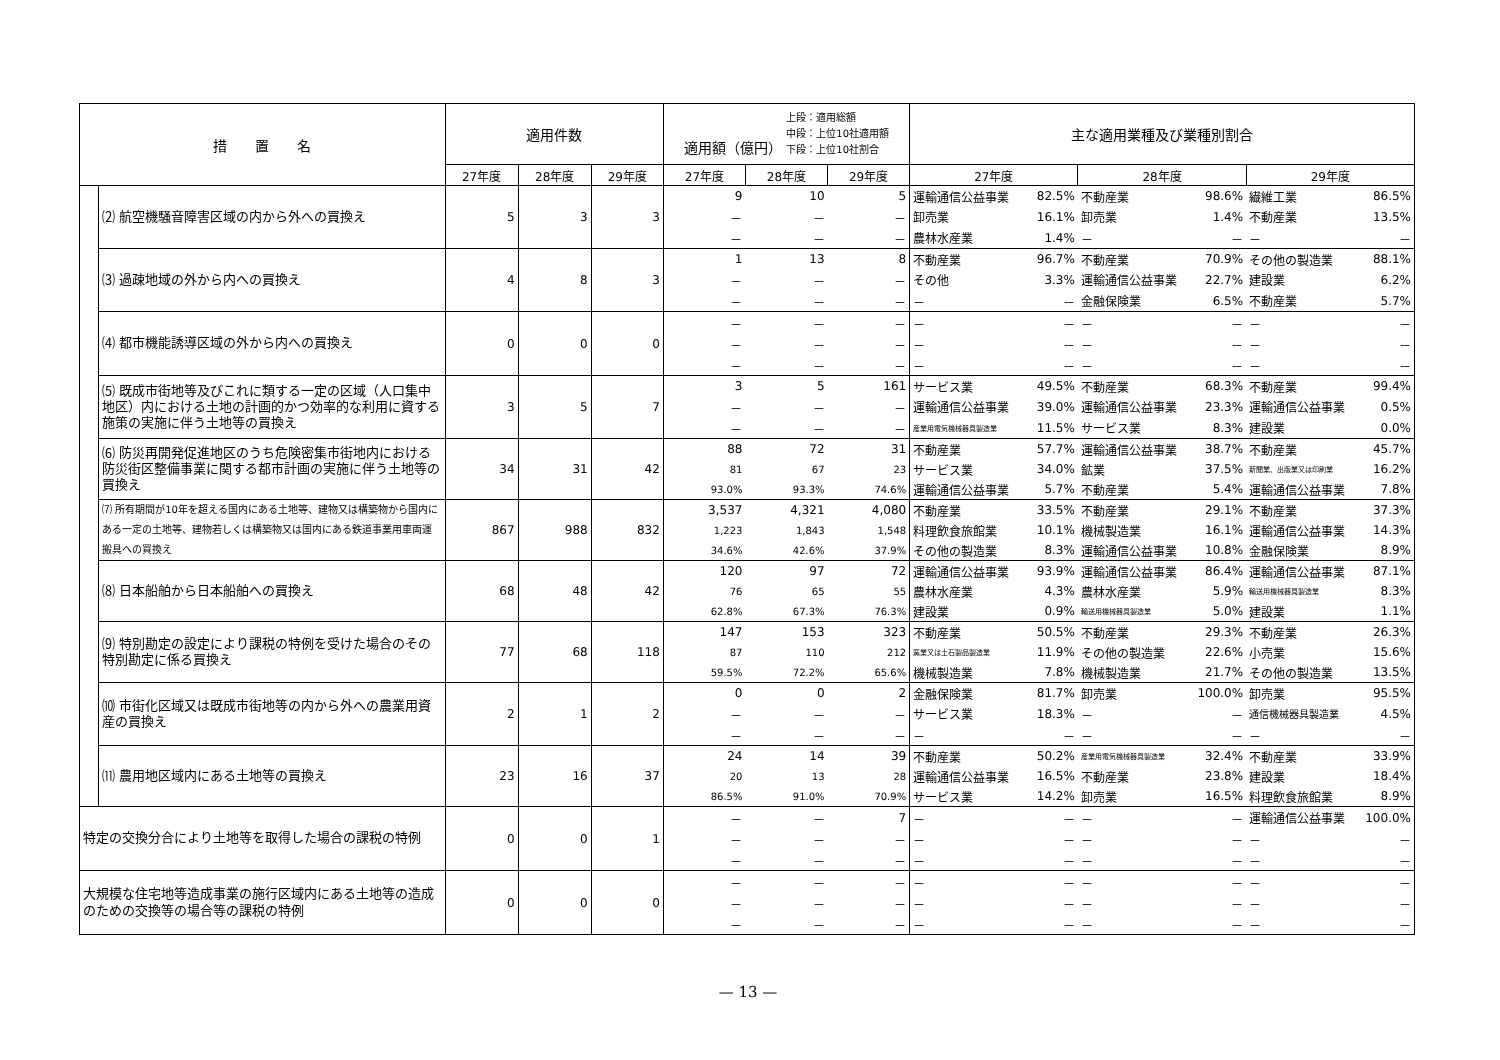| 措 置 名 | | 適用件数 | | | 適用額（億円） 上段：適用総額 中段：上位10社適用額 下段：上位10社割合 | | | 主な適用業種及び業種別割合 | | | | | |
| --- | --- | --- | --- | --- | --- | --- | --- | --- | --- | --- | --- | --- | --- |
| | | 27年度 | 28年度 | 29年度 | 27年度 | 28年度 | 29年度 | 27年度 | | 28年度 | | 29年度 | |
| | ⑵ 航空機騒音障害区域の内から外への買換え | 5 | 3 | 3 | 9 | 10 | 5 | 運輸通信公益事業 | 82.5% | 不動産業 | 98.6% | 繊維工業 | 86.5% |
| | | | | | － | － | － | 卸売業 | 16.1% | 卸売業 | 1.4% | 不動産業 | 13.5% |
| | | | | | － | － | － | 農林水産業 | 1.4% | － | － | － | － |
| | ⑶ 過疎地域の外から内への買換え | 4 | 8 | 3 | 1 | 13 | 8 | 不動産業 | 96.7% | 不動産業 | 70.9% | その他の製造業 | 88.1% |
| | | | | | － | － | － | その他 | 3.3% | 運輸通信公益事業 | 22.7% | 建設業 | 6.2% |
| | | | | | － | － | － | － | － | 金融保険業 | 6.5% | 不動産業 | 5.7% |
| | ⑷ 都市機能誘導区域の外から内への買換え | 0 | 0 | 0 | － | － | － | － | － | － | － | － | － |
| | | | | | － | － | － | － | － | － | － | － | － |
| | | | | | － | － | － | － | － | － | － | － | － |
| | ⑸ 既成市街地等及びこれに類する一定の区域（人口集中地区）内における土地の計画的かつ効率的な利用に資する施策の実施に伴う土地等の買換え | 3 | 5 | 7 | 3 | 5 | 161 | サービス業 | 49.5% | 不動産業 | 68.3% | 不動産業 | 99.4% |
| | | | | | － | － | － | 運輸通信公益事業 | 39.0% | 運輸通信公益事業 | 23.3% | 運輸通信公益事業 | 0.5% |
| | | | | | － | － | － | 産業用電気機械器具製造業 | 11.5% | サービス業 | 8.3% | 建設業 | 0.0% |
| | ⑹ 防災再開発促進地区のうち危険密集市街地内における防災街区整備事業に関する都市計画の実施に伴う土地等の買換え | 34 | 31 | 42 | 88 | 72 | 31 | 不動産業 | 57.7% | 運輸通信公益事業 | 38.7% | 不動産業 | 45.7% |
| | | | | | 81 | 67 | 23 | サービス業 | 34.0% | 鉱業 | 37.5% | 新聞業、出版業又は印刷業 | 16.2% |
| | | | | | 93.0% | 93.3% | 74.6% | 運輸通信公益事業 | 5.7% | 不動産業 | 5.4% | 運輸通信公益事業 | 7.8% |
| | ⑺ 所有期間が10年を超える国内にある土地等、建物又は構築物から国内にある一定の土地等、建物若しくは構築物又は国内にある鉄道事業用車両運搬具への買換え | 867 | 988 | 832 | 3,537 | 4,321 | 4,080 | 不動産業 | 33.5% | 不動産業 | 29.1% | 不動産業 | 37.3% |
| | | | | | 1,223 | 1,843 | 1,548 | 料理飲食旅館業 | 10.1% | 機械製造業 | 16.1% | 運輸通信公益事業 | 14.3% |
| | | | | | 34.6% | 42.6% | 37.9% | その他の製造業 | 8.3% | 運輸通信公益事業 | 10.8% | 金融保険業 | 8.9% |
| | ⑻ 日本船舶から日本船舶への買換え | 68 | 48 | 42 | 120 | 97 | 72 | 運輸通信公益事業 | 93.9% | 運輸通信公益事業 | 86.4% | 運輸通信公益事業 | 87.1% |
| | | | | | 76 | 65 | 55 | 農林水産業 | 4.3% | 農林水産業 | 5.9% | 輸送用機械器具製造業 | 8.3% |
| | | | | | 62.8% | 67.3% | 76.3% | 建設業 | 0.9% | 輸送用機械器具製造業 | 5.0% | 建設業 | 1.1% |
| | ⑼ 特別勘定の設定により課税の特例を受けた場合のその特別勘定に係る買換え | 77 | 68 | 118 | 147 | 153 | 323 | 不動産業 | 50.5% | 不動産業 | 29.3% | 不動産業 | 26.3% |
| | | | | | 87 | 110 | 212 | 窯業又は土石製品製造業 | 11.9% | その他の製造業 | 22.6% | 小売業 | 15.6% |
| | | | | | 59.5% | 72.2% | 65.6% | 機械製造業 | 7.8% | 機械製造業 | 21.7% | その他の製造業 | 13.5% |
| | ⑽ 市街化区域又は既成市街地等の内から外への農業用資産の買換え | 2 | 1 | 2 | 0 | 0 | 2 | 金融保険業 | 81.7% | 卸売業 | 100.0% | 卸売業 | 95.5% |
| | | | | | － | － | － | サービス業 | 18.3% | － | － | 通信機械器具製造業 | 4.5% |
| | | | | | － | － | － | － | － | － | － | － | － |
| | ⑾ 農用地区域内にある土地等の買換え | 23 | 16 | 37 | 24 | 14 | 39 | 不動産業 | 50.2% | 産業用電気機械器具製造業 | 32.4% | 不動産業 | 33.9% |
| | | | | | 20 | 13 | 28 | 運輸通信公益事業 | 16.5% | 不動産業 | 23.8% | 建設業 | 18.4% |
| | | | | | 86.5% | 91.0% | 70.9% | サービス業 | 14.2% | 卸売業 | 16.5% | 料理飲食旅館業 | 8.9% |
| 特定の交換分合により土地等を取得した場合の課税の特例 | | 0 | 0 | 1 | － | － | 7 | － | － | － | － | 運輸通信公益事業 | 100.0% |
| | | | | | － | － | － | － | － | － | － | － | － |
| | | | | | － | － | － | － | － | － | － | － | － |
| 大規模な住宅地等造成事業の施行区域内にある土地等の造成のための交換等の場合等の課税の特例 | | 0 | 0 | 0 | － | － | － | － | － | － | － | － | － |
| | | | | | － | － | － | － | － | － | － | － | － |
| | | | | | － | － | － | － | － | － | － | － | － |
— 13 —